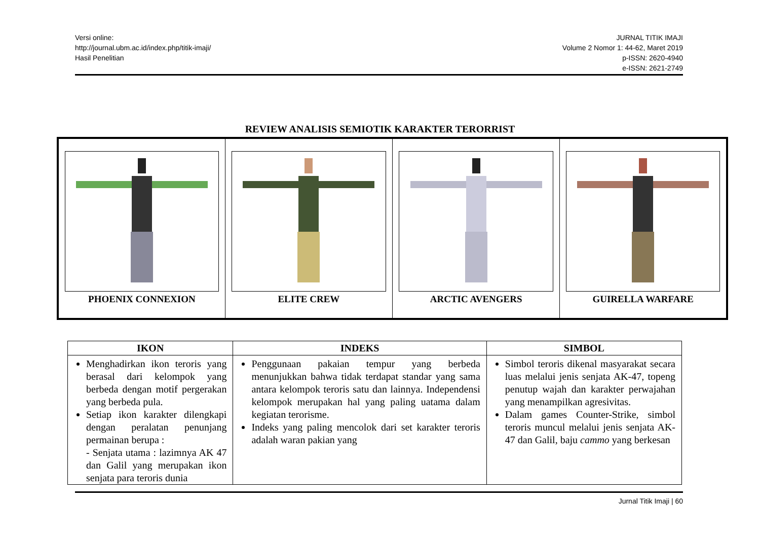Versi online:
http://journal.ubm.ac.id/index.php/titik-imaji/
Hasil Penelitian
JURNAL TITIK IMAJI
Volume 2 Nomor 1: 44-62, Maret 2019
p-ISSN: 2620-4940
e-ISSN: 2621-2749
REVIEW ANALISIS SEMIOTIK KARAKTER TERORRIST
| PHOENIX CONNEXION | ELITE CREW | ARCTIC AVENGERS | GUIRELLA WARFARE |
| IKON | INDEKS | SIMBOL |
| --- | --- | --- |
| Menghadirkan ikon teroris yang berasal dari kelompok yang berbeda dengan motif pergerakan yang berbeda pula. Setiap ikon karakter dilengkapi dengan peralatan penunjang permainan berupa : - Senjata utama : lazimnya AK 47 dan Galil yang merupakan ikon senjata para teroris dunia | Penggunaan pakaian tempur yang berbeda menunjukkan bahwa tidak terdapat standar yang sama antara kelompok teroris satu dan lainnya. Independensi kelompok merupakan hal yang paling uatama dalam kegiatan terorisme. Indeks yang paling mencolok dari set karakter teroris adalah waran pakian yang | Simbol teroris dikenal masyarakat secara luas melalui jenis senjata AK-47, topeng penutup wajah dan karakter perwajahan yang menampilkan agresivitas. Dalam games Counter-Strike, simbol teroris muncul melalui jenis senjata AK-47 dan Galil, baju cammo yang berkesan |
Jurnal Titik Imaji | 60